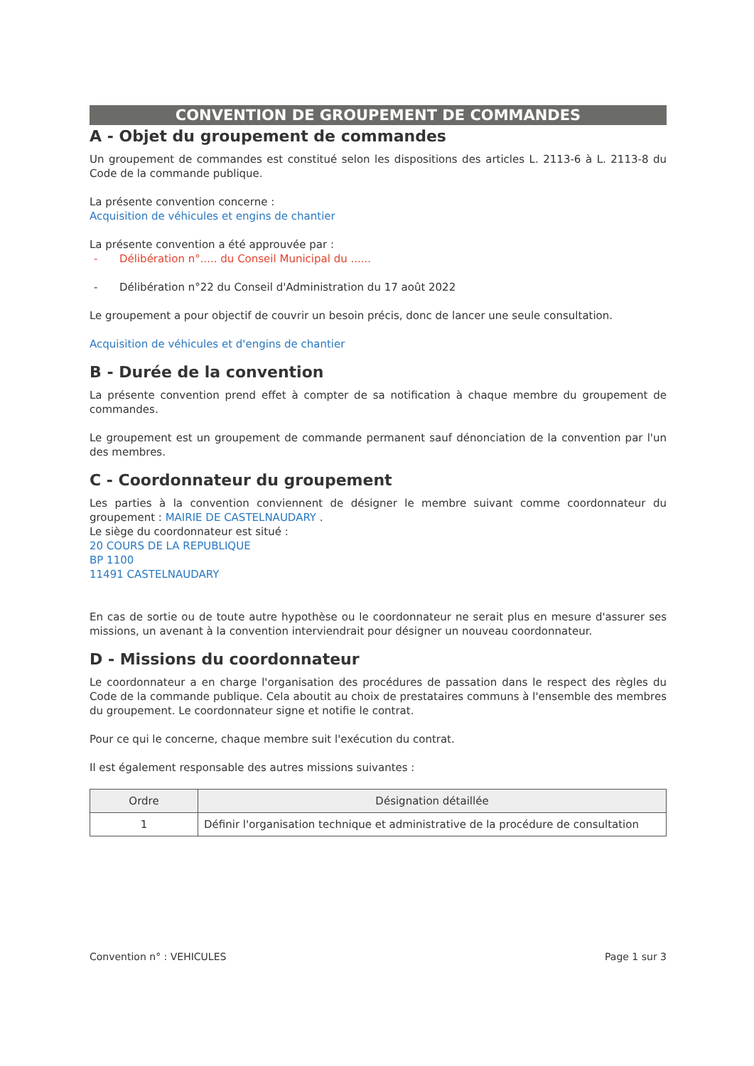CONVENTION DE GROUPEMENT DE COMMANDES
A - Objet du groupement de commandes
Un groupement de commandes est constitué selon les dispositions des articles L. 2113-6 à L. 2113-8 du Code de la commande publique.
La présente convention concerne :
Acquisition de véhicules et engins de chantier
La présente convention a été approuvée par :
- Délibération n°..... du Conseil Municipal du ......
- Délibération n°22 du Conseil d'Administration du 17 août 2022
Le groupement a pour objectif de couvrir un besoin précis, donc de lancer une seule consultation.
Acquisition de véhicules et d'engins de chantier
B - Durée de la convention
La présente convention prend effet à compter de sa notification à chaque membre du groupement de commandes.
Le groupement est un groupement de commande permanent sauf dénonciation de la convention par l'un des membres.
C - Coordonnateur du groupement
Les parties à la convention conviennent de désigner le membre suivant comme coordonnateur du groupement : MAIRIE DE CASTELNAUDARY .
Le siège du coordonnateur est situé :
20 COURS DE LA REPUBLIQUE
BP 1100
11491 CASTELNAUDARY
En cas de sortie ou de toute autre hypothèse ou le coordonnateur ne serait plus en mesure d'assurer ses missions, un avenant à la convention interviendrait pour désigner un nouveau coordonnateur.
D - Missions du coordonnateur
Le coordonnateur a en charge l'organisation des procédures de passation dans le respect des règles du Code de la commande publique. Cela aboutit au choix de prestataires communs à l'ensemble des membres du groupement. Le coordonnateur signe et notifie le contrat.
Pour ce qui le concerne, chaque membre suit l'exécution du contrat.
Il est également responsable des autres missions suivantes :
| Ordre | Désignation détaillée |
| --- | --- |
| 1 | Définir l'organisation technique et administrative de la procédure de consultation |
Convention n° : VEHICULES Page 1 sur 3